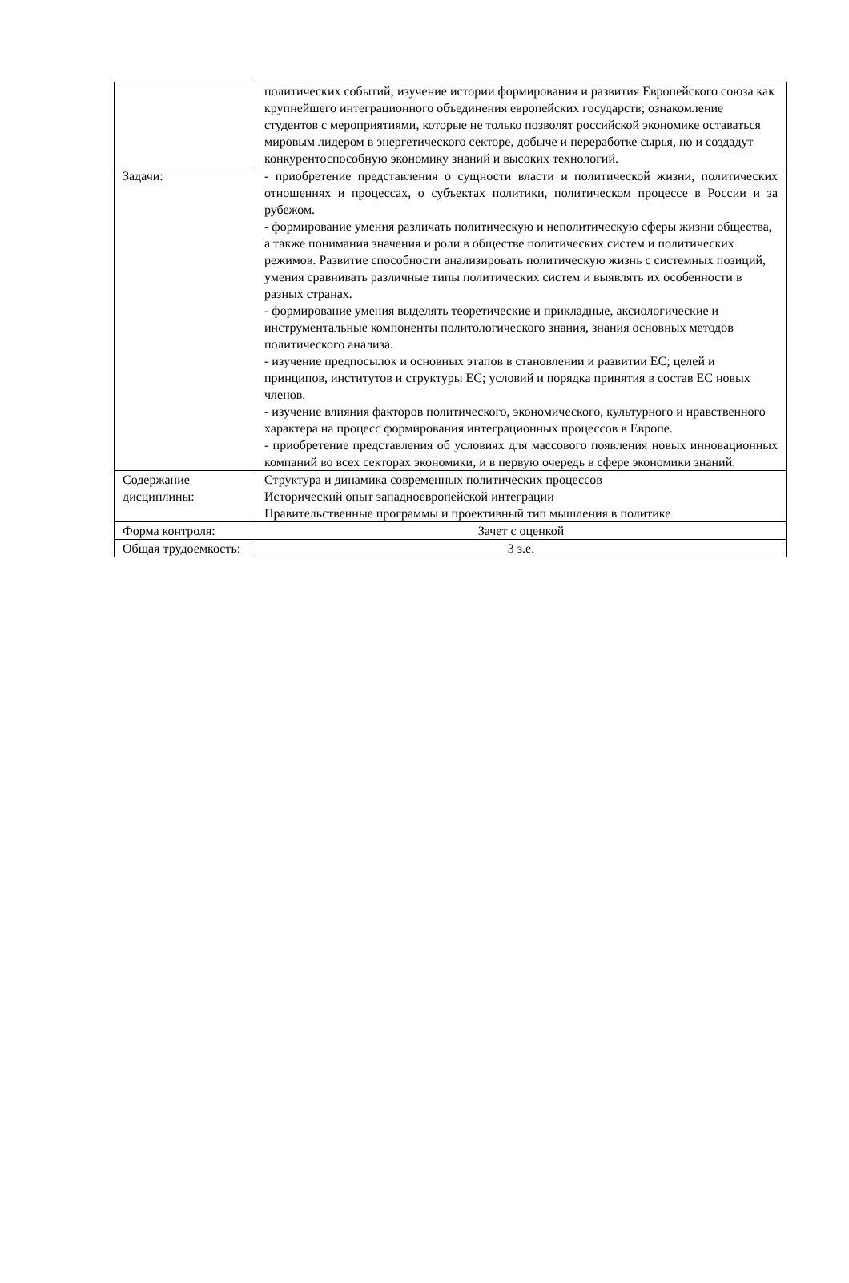| | политических событий; изучение истории формирования и развития Европейского союза как крупнейшего интеграционного объединения европейских государств; ознакомление студентов с мероприятиями, которые не только позволят российской экономике оставаться мировым лидером в энергетического секторе, добыче и переработке сырья, но и создадут конкурентоспособную экономику знаний и высоких технологий. |
| Задачи: | - приобретение представления о сущности власти и политической жизни, политических отношениях и процессах, о субъектах политики, политическом процессе в России и за рубежом. - формирование умения различать политическую и неполитическую сферы жизни общества, а также понимания значения и роли в обществе политических систем и политических режимов. Развитие способности анализировать политическую жизнь с системных позиций, умения сравнивать различные типы политических систем и выявлять их особенности в разных странах. - формирование умения выделять теоретические и прикладные, аксиологические и инструментальные компоненты политологического знания, знания основных методов политического анализа. - изучение предпосылок и основных этапов в становлении и развитии ЕС; целей и принципов, институтов и структуры ЕС; условий и порядка принятия в состав ЕС новых членов. - изучение влияния факторов политического, экономического, культурного и нравственного характера на процесс формирования интеграционных процессов в Европе. - приобретение представления об условиях для массового появления новых инновационных компаний во всех секторах экономики, и в первую очередь в сфере экономики знаний. |
| Содержание дисциплины: | Структура и динамика современных политических процессов Исторический опыт западноевропейской интеграции Правительственные программы и проективный тип мышления в политике |
| Форма контроля: | Зачет с оценкой |
| Общая трудоемкость: | 3 з.е. |